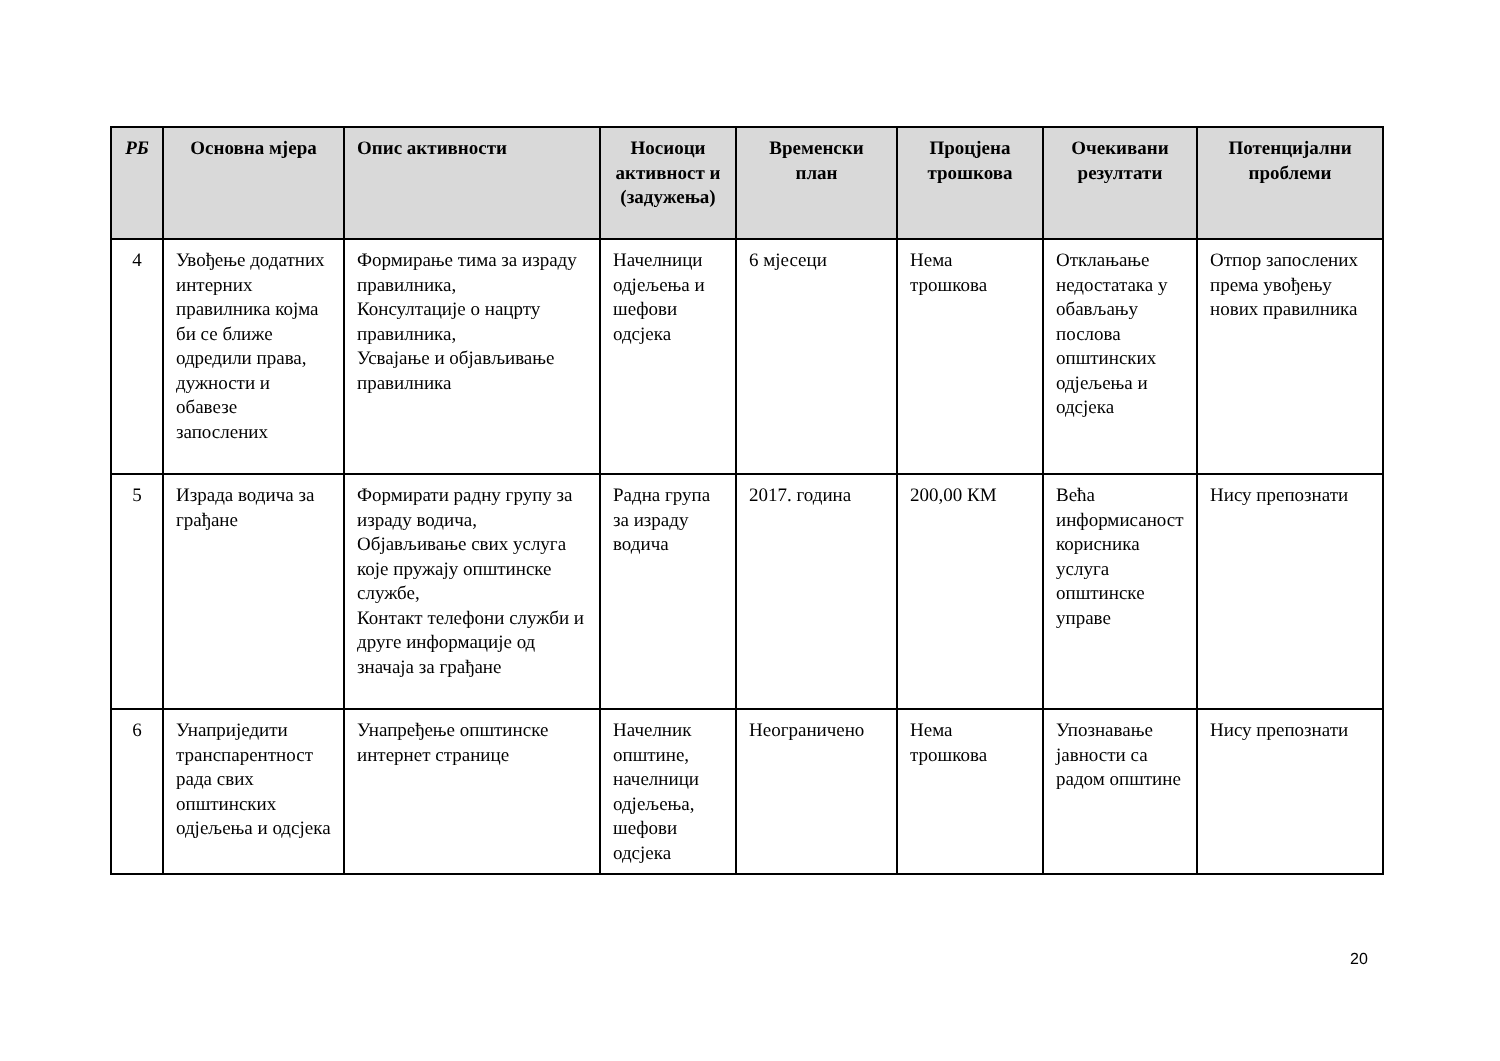| РБ | Основна мјера | Опис активности | Носиоци активност и (задужења) | Временски план | Процјена трошкова | Очекивани резултати | Потенцијални проблеми |
| --- | --- | --- | --- | --- | --- | --- | --- |
| 4 | Увођење додатних интерних правилника којма би се ближе одредили права, дужности и обавезе запослених | Формирање тима за израду правилника, Консултације о нацрту правилника, Усвајање и објављивање правилника | Начелници одјељења и шефови одсјека | 6 мјесеци | Нема трошкова | Отклањање недостатака у обављању послова општинских одјељења и одсјека | Отпор запослених према увођењу нових правилника |
| 5 | Израда водича за грађане | Формирати радну групу за израду водича, Објављивање свих услуга које пружају општинске службе, Контакт телефони служби и друге информације од значаја за грађане | Радна група за израду водича | 2017. година | 200,00 КМ | Већа информисаност корисника услуга општинске управе | Нису препознати |
| 6 | Унаприједити транспарентност рада свих општинских одјељења и одсјека | Унапређење општинске интернет странице | Начелник општине, начелници одјељења, шефови одсјека | Неограничено | Нема трошкова | Упознавање јавности са радом општине | Нису препознати |
20